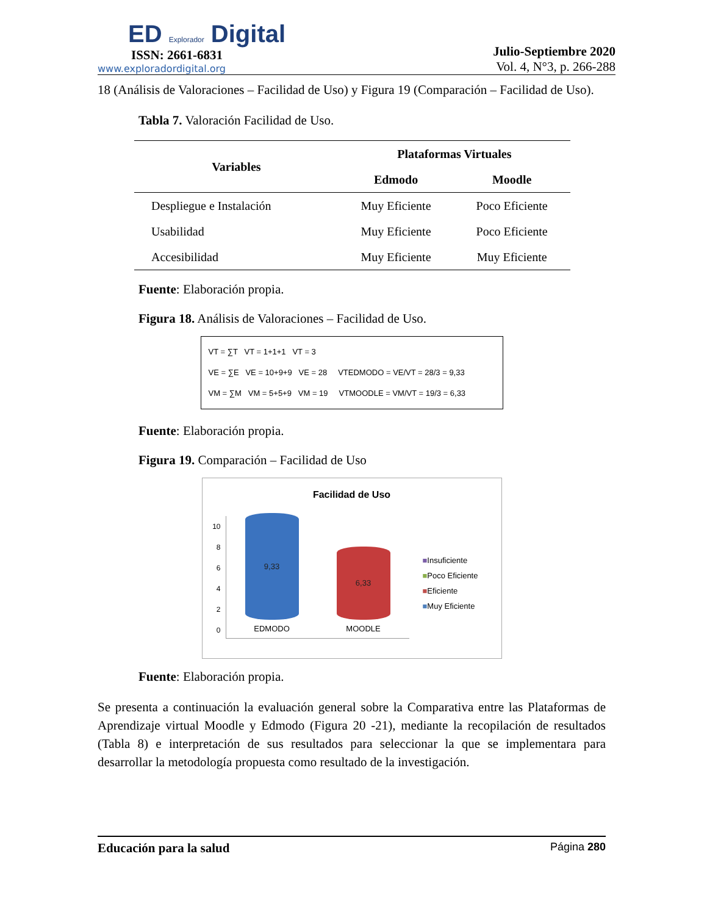ED Explorador Digital
ISSN: 2661-6831
www.exploradordigital.org
Julio-Septiembre 2020
Vol. 4, N°3, p. 266-288
18 (Análisis de Valoraciones – Facilidad de Uso) y Figura 19 (Comparación – Facilidad de Uso).
Tabla 7. Valoración Facilidad de Uso.
| Variables | Plataformas Virtuales | |
| --- | --- | --- |
| | Edmodo | Moodle |
| Despliegue e Instalación | Muy Eficiente | Poco Eficiente |
| Usabilidad | Muy Eficiente | Poco Eficiente |
| Accesibilidad | Muy Eficiente | Muy Eficiente |
Fuente: Elaboración propia.
Figura 18. Análisis de Valoraciones – Facilidad de Uso.
VT = ∑T VT = 1+1+1 VT = 3
VE = ∑E VE = 10+9+9 VE = 28 VTEDMODO = VE/VT = 28/3 = 9,33
VM = ∑M VM = 5+5+9 VM = 19 VTMOODLE = VM/VT = 19/3 = 6,33
Fuente: Elaboración propia.
Figura 19. Comparación – Facilidad de Uso
Facilidad de Uso
10
8
6
4
2
0
9,33
EDMODO
6,33
MOODLE
■Insuficiente
■Poco Eficiente
■Eficiente
■Muy Eficiente
Fuente: Elaboración propia.
Se presenta a continuación la evaluación general sobre la Comparativa entre las Plataformas de Aprendizaje virtual Moodle y Edmodo (Figura 20 -21), mediante la recopilación de resultados (Tabla 8) e interpretación de sus resultados para seleccionar la que se implementara para desarrollar la metodología propuesta como resultado de la investigación.
Educación para la salud Página 280